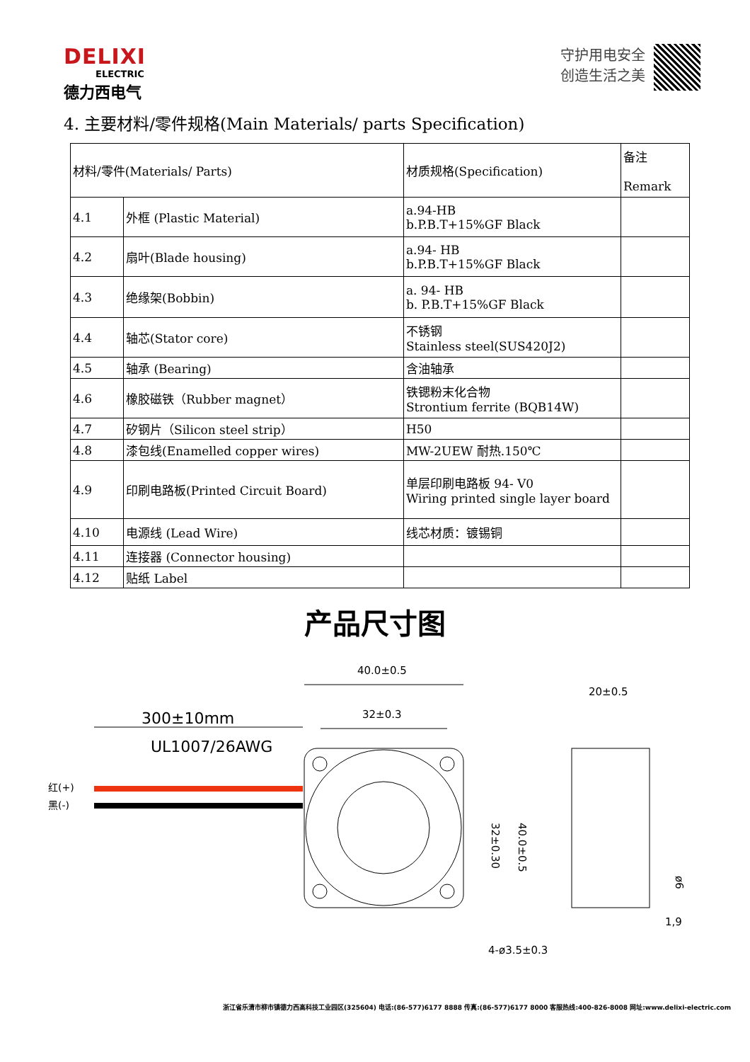DELIXI
ELECTRIC
德力西电气
守护用电安全
创造生活之美
4. 主要材料/零件规格(Main Materials/ parts Specification)
| 材料/零件(Materials/ Parts) | | 材质规格(Specification) | 备注 Remark |
| --- | --- | --- | --- |
| 4.1 | 外框 (Plastic Material) | a.94-HB b.P.B.T+15%GF Black | |
| 4.2 | 扇叶(Blade housing) | a.94- HB b.P.B.T+15%GF Black | |
| 4.3 | 绝缘架(Bobbin) | a. 94- HB b. P.B.T+15%GF Black | |
| 4.4 | 轴芯(Stator core) | 不锈钢 Stainless steel(SUS420J2) | |
| 4.5 | 轴承 (Bearing) | 含油轴承 | |
| 4.6 | 橡胶磁铁（Rubber magnet） | 铁锶粉末化合物 Strontium ferrite (BQB14W) | |
| 4.7 | 矽钢片（Silicon steel strip） | H50 | |
| 4.8 | 漆包线(Enamelled copper wires) | MW-2UEW 耐热.150℃ | |
| 4.9 | 印刷电路板(Printed Circuit Board) | 单层印刷电路板 94- V0 Wiring printed single layer board | |
| 4.10 | 电源线 (Lead Wire) | 线芯材质：镀锡铜 | |
| 4.11 | 连接器 (Connector housing) | | |
| 4.12 | 贴纸 Label | | |
产品尺寸图
300±10mm
UL1007/26AWG
红(+)
黑(-)
40.0±0.5
32±0.3
32±0.30
40.0±0.5
4-ø3.5±0.3
20±0.5
1,9
ø6
浙江省乐清市柳市镇德力西高科技工业园区(325604) 电话:(86-577)6177 8888 传真:(86-577)6177 8000 客服热线:400-826-8008 网址:www.delixi-electric.com